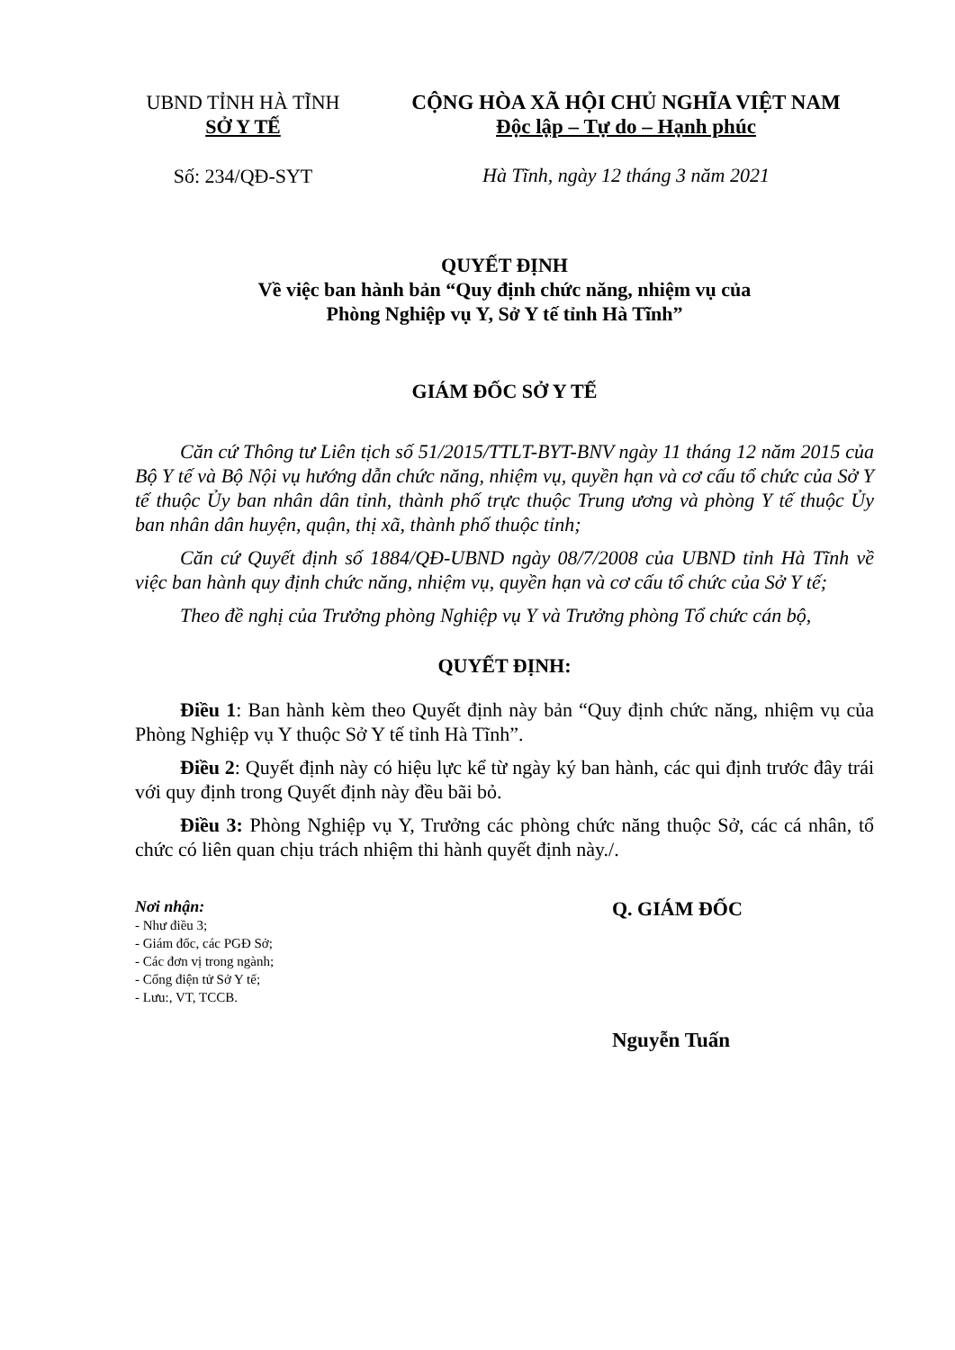UBND TỈNH HÀ TĨNH
SỞ Y TẾ
CỘNG HÒA XÃ HỘI CHỦ NGHĨA VIỆT NAM
Độc lập – Tự do – Hạnh phúc
Số: 234/QĐ-SYT
Hà Tĩnh, ngày 12 tháng 3 năm 2021
QUYẾT ĐỊNH
Về việc ban hành bản “Quy định chức năng, nhiệm vụ của
Phòng Nghiệp vụ Y, Sở Y tế tỉnh Hà Tĩnh”
GIÁM ĐỐC SỞ Y TẾ
Căn cứ Thông tư Liên tịch số 51/2015/TTLT-BYT-BNV ngày 11 tháng 12 năm 2015 của Bộ Y tế và Bộ Nội vụ hướng dẫn chức năng, nhiệm vụ, quyền hạn và cơ cấu tổ chức của Sở Y tế thuộc Ủy ban nhân dân tỉnh, thành phố trực thuộc Trung ương và phòng Y tế thuộc Ủy ban nhân dân huyện, quận, thị xã, thành phố thuộc tỉnh;
Căn cứ Quyết định số 1884/QĐ-UBND ngày 08/7/2008 của UBND tỉnh Hà Tĩnh về việc ban hành quy định chức năng, nhiệm vụ, quyền hạn và cơ cấu tổ chức của Sở Y tế;
Theo đề nghị của Trưởng phòng Nghiệp vụ Y và Trưởng phòng Tổ chức cán bộ,
QUYẾT ĐỊNH:
Điều 1: Ban hành kèm theo Quyết định này bản “Quy định chức năng, nhiệm vụ của Phòng Nghiệp vụ Y thuộc Sở Y tế tỉnh Hà Tĩnh”.
Điều 2: Quyết định này có hiệu lực kể từ ngày ký ban hành, các qui định trước đây trái với quy định trong Quyết định này đều bãi bỏ.
Điều 3: Phòng Nghiệp vụ Y, Trưởng các phòng chức năng thuộc Sở, các cá nhân, tổ chức có liên quan chịu trách nhiệm thi hành quyết định này./.
Nơi nhận:
- Như điều 3;
- Giám đốc, các PGĐ Sở;
- Các đơn vị trong ngành;
- Cổng điện tử Sở Y tế;
- Lưu:, VT, TCCB.
Q. GIÁM ĐỐC
Nguyễn Tuấn